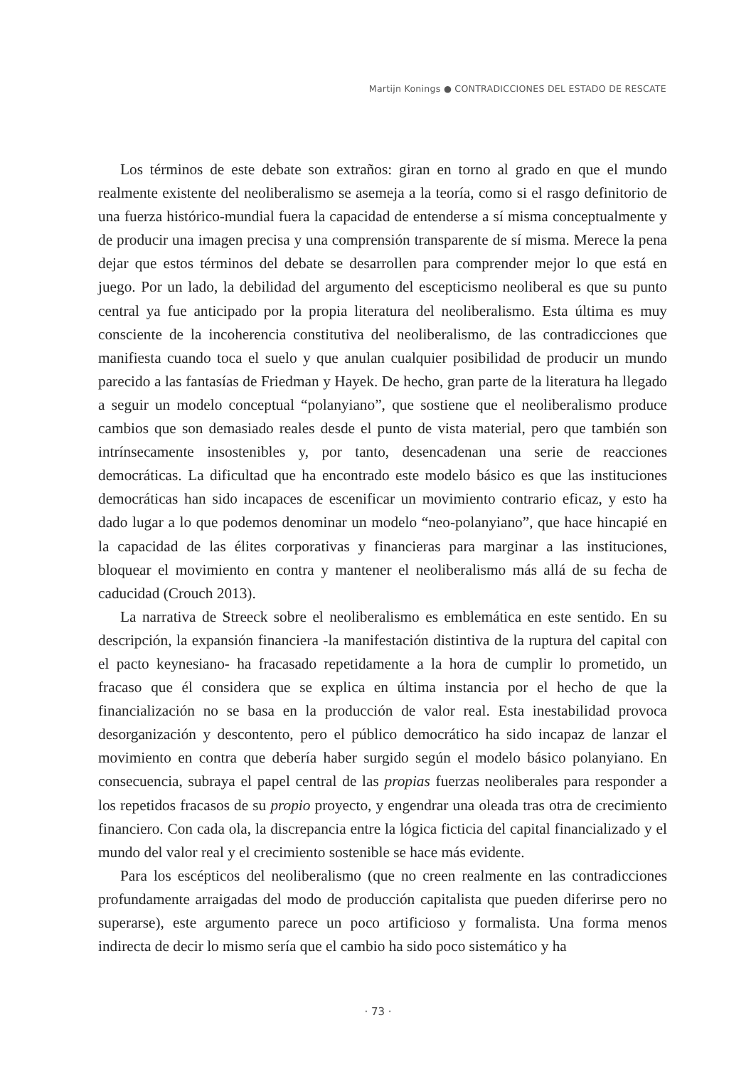Martijn Konings ● CONTRADICCIONES DEL ESTADO DE RESCATE
Los términos de este debate son extraños: giran en torno al grado en que el mundo realmente existente del neoliberalismo se asemeja a la teoría, como si el rasgo definitorio de una fuerza histórico-mundial fuera la capacidad de entenderse a sí misma conceptualmente y de producir una imagen precisa y una comprensión transparente de sí misma. Merece la pena dejar que estos términos del debate se desarrollen para comprender mejor lo que está en juego. Por un lado, la debilidad del argumento del escepticismo neoliberal es que su punto central ya fue anticipado por la propia literatura del neoliberalismo. Esta última es muy consciente de la incoherencia constitutiva del neoliberalismo, de las contradicciones que manifiesta cuando toca el suelo y que anulan cualquier posibilidad de producir un mundo parecido a las fantasías de Friedman y Hayek. De hecho, gran parte de la literatura ha llegado a seguir un modelo conceptual “polanyiano”, que sostiene que el neoliberalismo produce cambios que son demasiado reales desde el punto de vista material, pero que también son intrínsecamente insostenibles y, por tanto, desencadenan una serie de reacciones democráticas. La dificultad que ha encontrado este modelo básico es que las instituciones democráticas han sido incapaces de escenificar un movimiento contrario eficaz, y esto ha dado lugar a lo que podemos denominar un modelo “neo-polanyiano”, que hace hincapié en la capacidad de las élites corporativas y financieras para marginar a las instituciones, bloquear el movimiento en contra y mantener el neoliberalismo más allá de su fecha de caducidad (Crouch 2013).
La narrativa de Streeck sobre el neoliberalismo es emblemática en este sentido. En su descripción, la expansión financiera -la manifestación distintiva de la ruptura del capital con el pacto keynesiano- ha fracasado repetidamente a la hora de cumplir lo prometido, un fracaso que él considera que se explica en última instancia por el hecho de que la financialización no se basa en la producción de valor real. Esta inestabilidad provoca desorganización y descontento, pero el público democrático ha sido incapaz de lanzar el movimiento en contra que debería haber surgido según el modelo básico polanyiano. En consecuencia, subraya el papel central de las propias fuerzas neoliberales para responder a los repetidos fracasos de su propio proyecto, y engendrar una oleada tras otra de crecimiento financiero. Con cada ola, la discrepancia entre la lógica ficticia del capital financializado y el mundo del valor real y el crecimiento sostenible se hace más evidente.
Para los escépticos del neoliberalismo (que no creen realmente en las contradicciones profundamente arraigadas del modo de producción capitalista que pueden diferirse pero no superarse), este argumento parece un poco artificioso y formalista. Una forma menos indirecta de decir lo mismo sería que el cambio ha sido poco sistemático y ha
· 73 ·